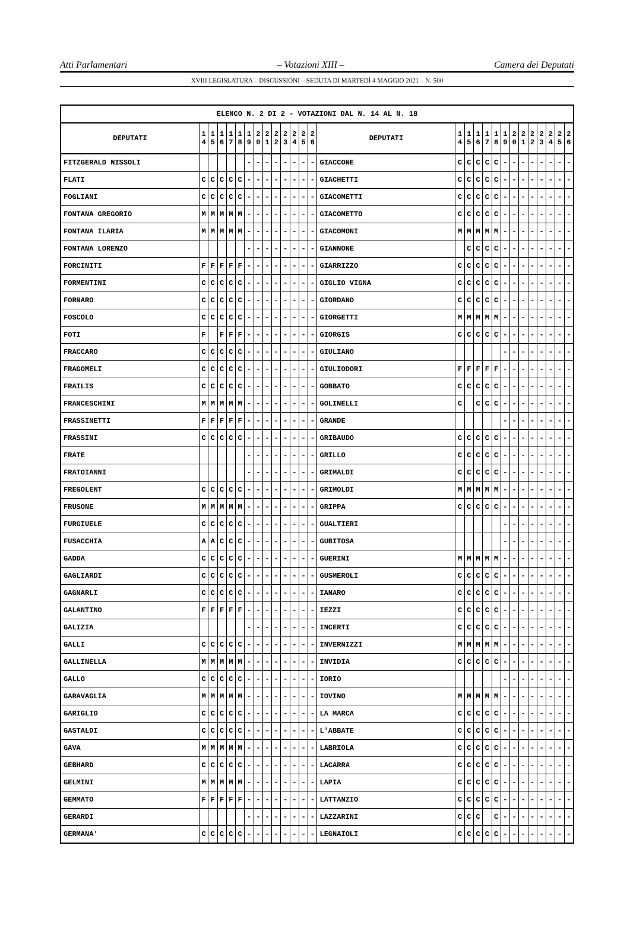Atti Parlamentari – Votazioni XIII – Camera dei Deputati
XVIII LEGISLATURA – DISCUSSIONI – SEDUTA DI MARTEDÌ 4 MAGGIO 2021 – N. 500
| ELENCO N. 2 DI 2 - VOTAZIONI DAL N. 14 AL N. 18 | | | | | | | | | | | | | | | | | | | | | | | | | | | |
| --- | --- | --- | --- | --- | --- | --- | --- | --- | --- | --- | --- | --- | --- | --- | --- | --- | --- | --- | --- | --- | --- | --- | --- | --- | --- | --- | --- |
| DEPUTATI | 1 4 | 1 5 | 1 6 | 1 7 | 1 8 | 1 9 | 2 0 | 2 1 | 2 2 | 2 3 | 2 4 | 2 5 | 2 6 | DEPUTATI | 1 4 | 1 5 | 1 6 | 1 7 | 1 8 | 1 9 | 2 0 | 2 1 | 2 2 | 2 3 | 2 4 | 2 5 | 2 6 |
| FITZGERALD NISSOLI | | | | | | - | - | - | - | - | - | - | - | GIACCONE | C | C | C | C | C | - | - | - | - | - | - | - | - |
| FLATI | C | C | C | C | C | - | - | - | - | - | - | - | - | GIACHETTI | C | C | C | C | C | - | - | - | - | - | - | - | - |
| FOGLIANI | C | C | C | C | C | - | - | - | - | - | - | - | - | GIACOMETTI | C | C | C | C | C | - | - | - | - | - | - | - | - |
| FONTANA GREGORIO | M | M | M | M | M | - | - | - | - | - | - | - | - | GIACOMETTO | C | C | C | C | C | - | - | - | - | - | - | - | - |
| FONTANA ILARIA | M | M | M | M | M | - | - | - | - | - | - | - | - | GIACOMONI | M | M | M | M | M | - | - | - | - | - | - | - | - |
| FONTANA LORENZO | | | | | | - | - | - | - | - | - | - | - | GIANNONE | | C | C | C | C | - | - | - | - | - | - | - | - |
| FORCINITI | F | F | F | F | F | - | - | - | - | - | - | - | - | GIARRIZZO | C | C | C | C | C | - | - | - | - | - | - | - | - |
| FORMENTINI | C | C | C | C | C | - | - | - | - | - | - | - | - | GIGLIO VIGNA | C | C | C | C | C | - | - | - | - | - | - | - | - |
| FORNARO | C | C | C | C | C | - | - | - | - | - | - | - | - | GIORDANO | C | C | C | C | C | - | - | - | - | - | - | - | - |
| FOSCOLO | C | C | C | C | C | - | - | - | - | - | - | - | - | GIORGETTI | M | M | M | M | M | - | - | - | - | - | - | - | - |
| FOTI | F | | F | F | F | - | - | - | - | - | - | - | - | GIORGIS | C | C | C | C | C | - | - | - | - | - | - | - | - |
| FRACCARO | C | C | C | C | C | - | - | - | - | - | - | - | - | GIULIANO | | | | | | - | - | - | - | - | - | - | - |
| FRAGOMELI | C | C | C | C | C | - | - | - | - | - | - | - | - | GIULIODORI | F | F | F | F | F | - | - | - | - | - | - | - | - |
| FRAILIS | C | C | C | C | C | - | - | - | - | - | - | - | - | GOBBATO | C | C | C | C | C | - | - | - | - | - | - | - | - |
| FRANCESCHINI | M | M | M | M | M | - | - | - | - | - | - | - | - | GOLINELLI | C | | C | C | C | - | - | - | - | - | - | - | - |
| FRASSINETTI | F | F | F | F | F | - | - | - | - | - | - | - | - | GRANDE | | | | | | - | - | - | - | - | - | - | - |
| FRASSINI | C | C | C | C | C | - | - | - | - | - | - | - | - | GRIBAUDO | C | C | C | C | C | - | - | - | - | - | - | - | - |
| FRATE | | | | | | - | - | - | - | - | - | - | - | GRILLO | C | C | C | C | C | - | - | - | - | - | - | - | - |
| FRATOIANNI | | | | | | - | - | - | - | - | - | - | - | GRIMALDI | C | C | C | C | C | - | - | - | - | - | - | - | - |
| FREGOLENT | C | C | C | C | C | - | - | - | - | - | - | - | - | GRIMOLDI | M | M | M | M | M | - | - | - | - | - | - | - | - |
| FRUSONE | M | M | M | M | M | - | - | - | - | - | - | - | - | GRIPPA | C | C | C | C | C | - | - | - | - | - | - | - | - |
| FURGIUELE | C | C | C | C | C | - | - | - | - | - | - | - | - | GUALTIERI | | | | | | - | - | - | - | - | - | - | - |
| FUSACCHIA | A | A | C | C | C | - | - | - | - | - | - | - | - | GUBITOSA | | | | | | - | - | - | - | - | - | - | - |
| GADDA | C | C | C | C | C | - | - | - | - | - | - | - | - | GUERINI | M | M | M | M | M | - | - | - | - | - | - | - | - |
| GAGLIARDI | C | C | C | C | C | - | - | - | - | - | - | - | - | GUSMEROLI | C | C | C | C | C | - | - | - | - | - | - | - | - |
| GAGNARLI | C | C | C | C | C | - | - | - | - | - | - | - | - | IANARO | C | C | C | C | C | - | - | - | - | - | - | - | - |
| GALANTINO | F | F | F | F | F | - | - | - | - | - | - | - | - | IEZZI | C | C | C | C | C | - | - | - | - | - | - | - | - |
| GALIZIA | | | | | | - | - | - | - | - | - | - | - | INCERTI | C | C | C | C | C | - | - | - | - | - | - | - | - |
| GALLI | C | C | C | C | C | - | - | - | - | - | - | - | - | INVERNIZZI | M | M | M | M | M | - | - | - | - | - | - | - | - |
| GALLINELLA | M | M | M | M | M | - | - | - | - | - | - | - | - | INVIDIA | C | C | C | C | C | - | - | - | - | - | - | - | - |
| GALLO | C | C | C | C | C | - | - | - | - | - | - | - | - | IORIO | | | | | | - | - | - | - | - | - | - | - |
| GARAVAGLIA | M | M | M | M | M | - | - | - | - | - | - | - | - | IOVINO | M | M | M | M | M | - | - | - | - | - | - | - | - |
| GARIGLIO | C | C | C | C | C | - | - | - | - | - | - | - | - | LA MARCA | C | C | C | C | C | - | - | - | - | - | - | - | - |
| GASTALDI | C | C | C | C | C | - | - | - | - | - | - | - | - | L'ABBATE | C | C | C | C | C | - | - | - | - | - | - | - | - |
| GAVA | M | M | M | M | M | - | - | - | - | - | - | - | - | LABRIOLA | C | C | C | C | C | - | - | - | - | - | - | - | - |
| GEBHARD | C | C | C | C | C | - | - | - | - | - | - | - | - | LACARRA | C | C | C | C | C | - | - | - | - | - | - | - | - |
| GELMINI | M | M | M | M | M | - | - | - | - | - | - | - | - | LAPIA | C | C | C | C | C | - | - | - | - | - | - | - | - |
| GEMMATO | F | F | F | F | F | - | - | - | - | - | - | - | - | LATTANZIO | C | C | C | C | C | - | - | - | - | - | - | - | - |
| GERARDI | | | | | | - | - | - | - | - | - | - | - | LAZZARINI | C | C | C | | C | - | - | - | - | - | - | - | - |
| GERMANA' | C | C | C | C | C | - | - | - | - | - | - | - | - | LEGNAIOLI | C | C | C | C | C | - | - | - | - | - | - | - | - |